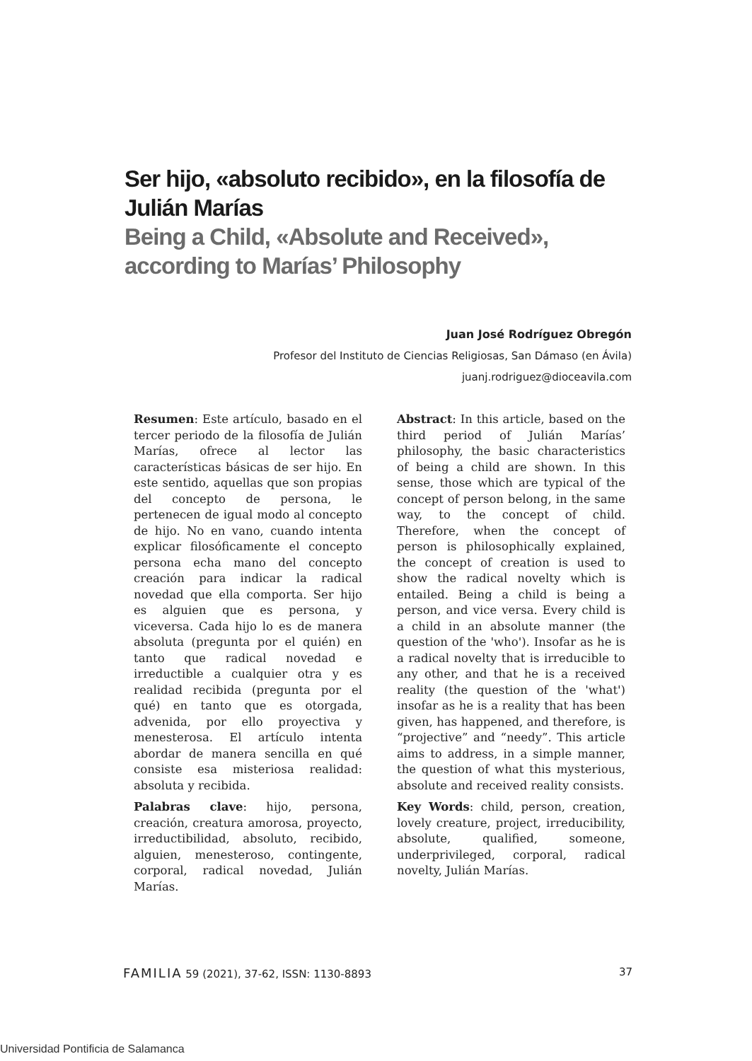Ser hijo, «absoluto recibido», en la filosofía de Julián Marías
Being a Child, «Absolute and Received», according to Marías’ Philosophy
Juan José Rodríguez Obregón
Profesor del Instituto de Ciencias Religiosas, San Dámaso (en Ávila)
juanj.rodriguez@dioceavila.com
Resumen: Este artículo, basado en el tercer periodo de la filosofía de Julián Marías, ofrece al lector las características básicas de ser hijo. En este sentido, aquellas que son propias del concepto de persona, le pertenecen de igual modo al concepto de hijo. No en vano, cuando intenta explicar filosóficamente el concepto persona echa mano del concepto creación para indicar la radical novedad que ella comporta. Ser hijo es alguien que es persona, y viceversa. Cada hijo lo es de manera absoluta (pregunta por el quién) en tanto que radical novedad e irreductible a cualquier otra y es realidad recibida (pregunta por el qué) en tanto que es otorgada, advenida, por ello proyectiva y menesterosa. El artículo intenta abordar de manera sencilla en qué consiste esa misteriosa realidad: absoluta y recibida.
Palabras clave: hijo, persona, creación, creatura amorosa, proyecto, irreductibilidad, absoluto, recibido, alguien, menesteroso, contingente, corporal, radical novedad, Julián Marías.
Abstract: In this article, based on the third period of Julián Marías’ philosophy, the basic characteristics of being a child are shown. In this sense, those which are typical of the concept of person belong, in the same way, to the concept of child. Therefore, when the concept of person is philosophically explained, the concept of creation is used to show the radical novelty which is entailed. Being a child is being a person, and vice versa. Every child is a child in an absolute manner (the question of the 'who'). Insofar as he is a radical novelty that is irreducible to any other, and that he is a received reality (the question of the 'what') insofar as he is a reality that has been given, has happened, and therefore, is “projective” and “needy”. This article aims to address, in a simple manner, the question of what this mysterious, absolute and received reality consists.
Key Words: child, person, creation, lovely creature, project, irreducibility, absolute, qualified, someone, underprivileged, corporal, radical novelty, Julián Marías.
FAMILIA 59 (2021), 37-62, ISSN: 1130-8893
37
Universidad Pontificia de Salamanca